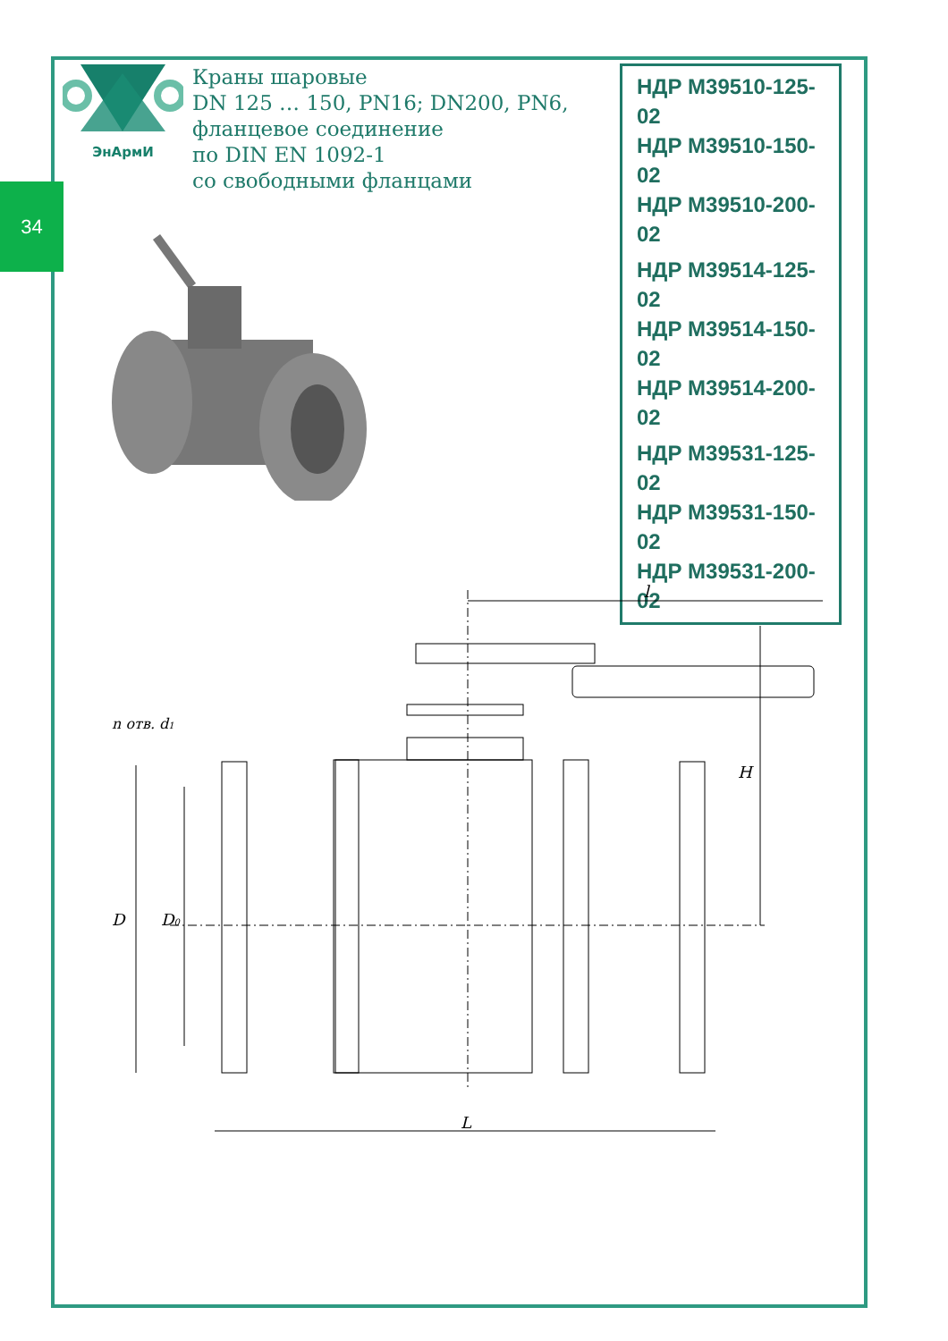34
ЭнАрмИ
Краны шаровые
DN 125 … 150, PN16; DN200, PN6,
фланцевое соединение
по DIN EN 1092-1
со свободными фланцами
НДР М39510-125-02
НДР М39510-150-02
НДР М39510-200-02
НДР М39514-125-02
НДР М39514-150-02
НДР М39514-200-02
НДР М39531-125-02
НДР М39531-150-02
НДР М39531-200-02
l
L
D
D0
H
n отв. d1